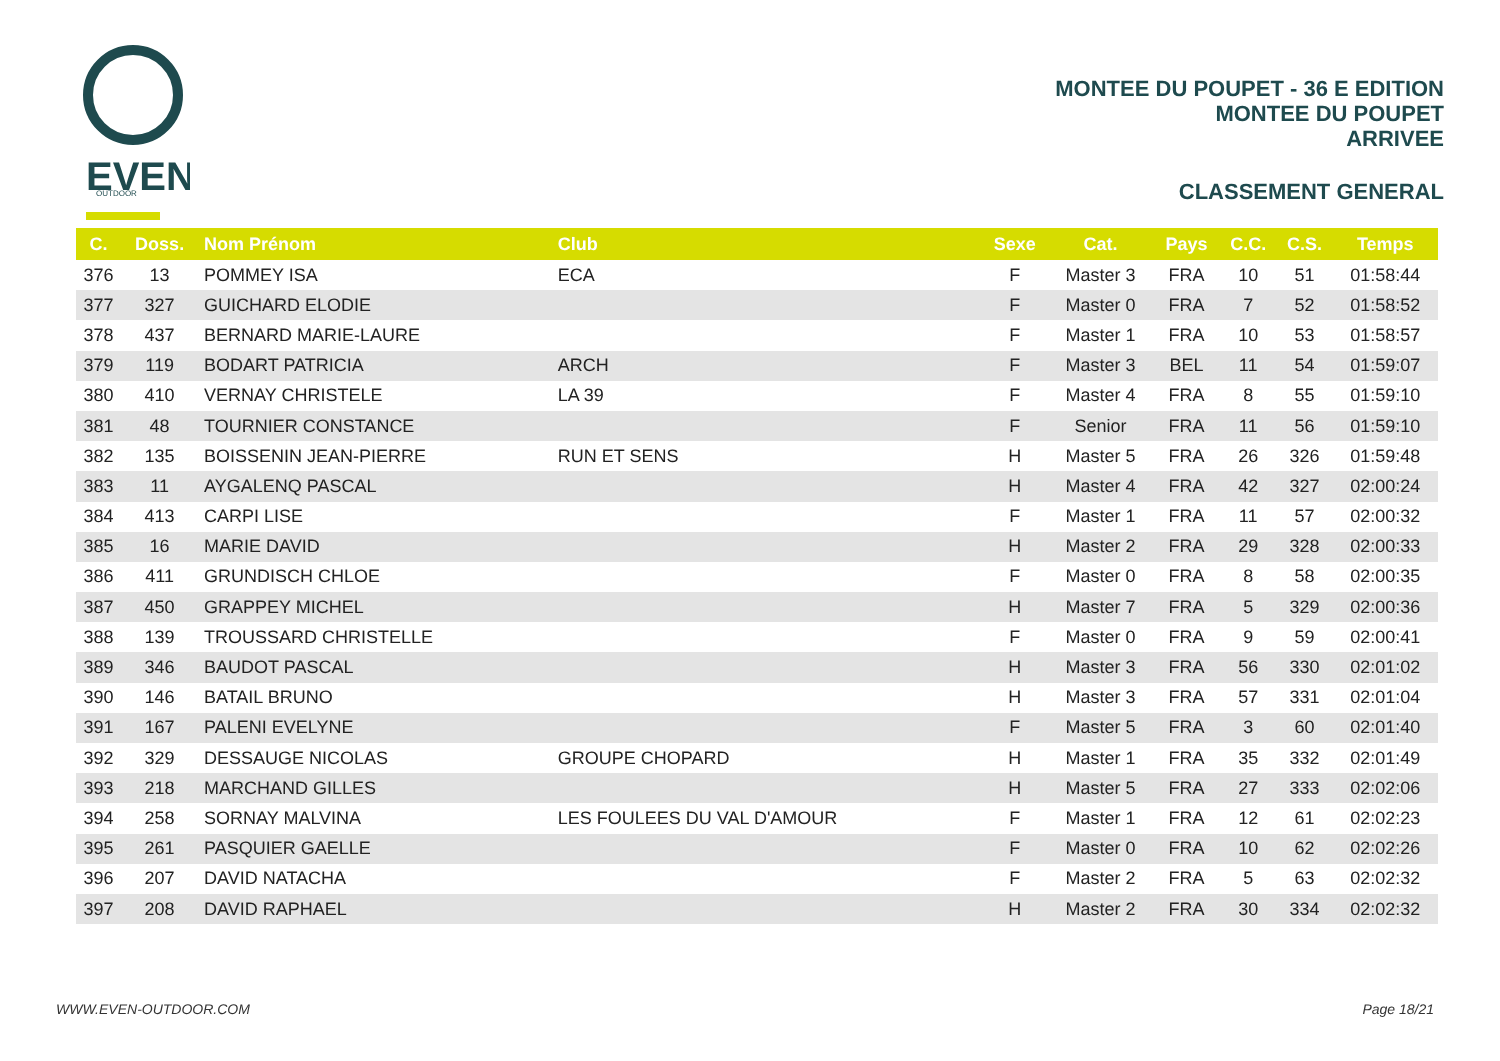EVEN
OUTDOOR
MONTEE DU POUPET - 36 E EDITION
MONTEE DU POUPET
ARRIVEE
CLASSEMENT GENERAL
| C. | Doss. | Nom Prénom | Club | Sexe | Cat. | Pays | C.C. | C.S. | Temps |
| --- | --- | --- | --- | --- | --- | --- | --- | --- | --- |
| 376 | 13 | POMMEY ISA | ECA | F | Master 3 | FRA | 10 | 51 | 01:58:44 |
| 377 | 327 | GUICHARD ELODIE | | F | Master 0 | FRA | 7 | 52 | 01:58:52 |
| 378 | 437 | BERNARD MARIE-LAURE | | F | Master 1 | FRA | 10 | 53 | 01:58:57 |
| 379 | 119 | BODART PATRICIA | ARCH | F | Master 3 | BEL | 11 | 54 | 01:59:07 |
| 380 | 410 | VERNAY CHRISTELE | LA 39 | F | Master 4 | FRA | 8 | 55 | 01:59:10 |
| 381 | 48 | TOURNIER CONSTANCE | | F | Senior | FRA | 11 | 56 | 01:59:10 |
| 382 | 135 | BOISSENIN JEAN-PIERRE | RUN ET SENS | H | Master 5 | FRA | 26 | 326 | 01:59:48 |
| 383 | 11 | AYGALENQ PASCAL | | H | Master 4 | FRA | 42 | 327 | 02:00:24 |
| 384 | 413 | CARPI LISE | | F | Master 1 | FRA | 11 | 57 | 02:00:32 |
| 385 | 16 | MARIE DAVID | | H | Master 2 | FRA | 29 | 328 | 02:00:33 |
| 386 | 411 | GRUNDISCH CHLOE | | F | Master 0 | FRA | 8 | 58 | 02:00:35 |
| 387 | 450 | GRAPPEY MICHEL | | H | Master 7 | FRA | 5 | 329 | 02:00:36 |
| 388 | 139 | TROUSSARD CHRISTELLE | | F | Master 0 | FRA | 9 | 59 | 02:00:41 |
| 389 | 346 | BAUDOT PASCAL | | H | Master 3 | FRA | 56 | 330 | 02:01:02 |
| 390 | 146 | BATAIL BRUNO | | H | Master 3 | FRA | 57 | 331 | 02:01:04 |
| 391 | 167 | PALENI EVELYNE | | F | Master 5 | FRA | 3 | 60 | 02:01:40 |
| 392 | 329 | DESSAUGE NICOLAS | GROUPE CHOPARD | H | Master 1 | FRA | 35 | 332 | 02:01:49 |
| 393 | 218 | MARCHAND GILLES | | H | Master 5 | FRA | 27 | 333 | 02:02:06 |
| 394 | 258 | SORNAY MALVINA | LES FOULEES DU VAL D'AMOUR | F | Master 1 | FRA | 12 | 61 | 02:02:23 |
| 395 | 261 | PASQUIER GAELLE | | F | Master 0 | FRA | 10 | 62 | 02:02:26 |
| 396 | 207 | DAVID NATACHA | | F | Master 2 | FRA | 5 | 63 | 02:02:32 |
| 397 | 208 | DAVID RAPHAEL | | H | Master 2 | FRA | 30 | 334 | 02:02:32 |
WWW.EVEN-OUTDOOR.COM Page 18/21